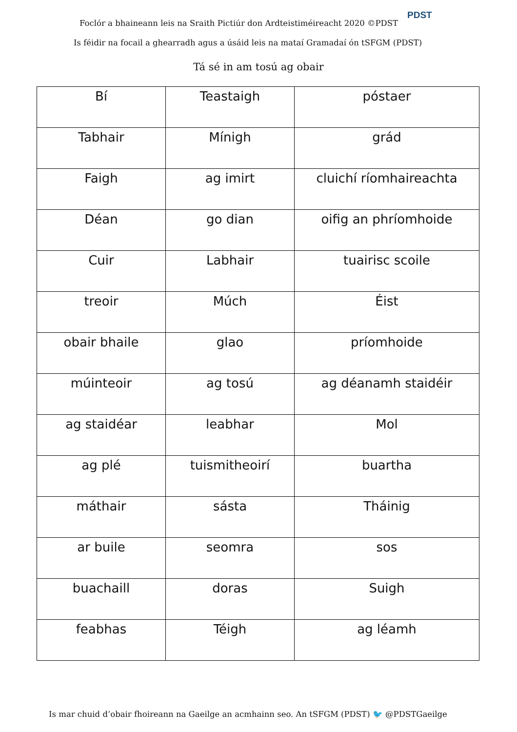Foclór a bhaineann leis na Sraith Pictiúr don Ardteistiméireacht 2020 ©PDST
PDST
Is féidir na focail a ghearradh agus a úsáid leis na mataí Gramadaí ón tSFGM (PDST)
Tá sé in am tosú ag obair
| Bí | Teastaigh | póstaer |
| Tabhair | Mínigh | grád |
| Faigh | ag imirt | cluichí ríomhaireachta |
| Déan | go dian | oifig an phríomhoide |
| Cuir | Labhair | tuairisc scoile |
| treoir | Múch | Éist |
| obair bhaile | glao | príomhoide |
| múinteoir | ag tosú | ag déanamh staidéir |
| ag staidéar | leabhar | Mol |
| ag plé | tuismitheoirí | buartha |
| máthair | sásta | Tháinig |
| ar buile | seomra | sos |
| buachaill | doras | Suigh |
| feabhas | Téigh | ag léamh |
Is mar chuid d’obair fhoireann na Gaeilge an acmhainn seo. An tSFGM (PDST) 🐦 @PDSTGaeilge